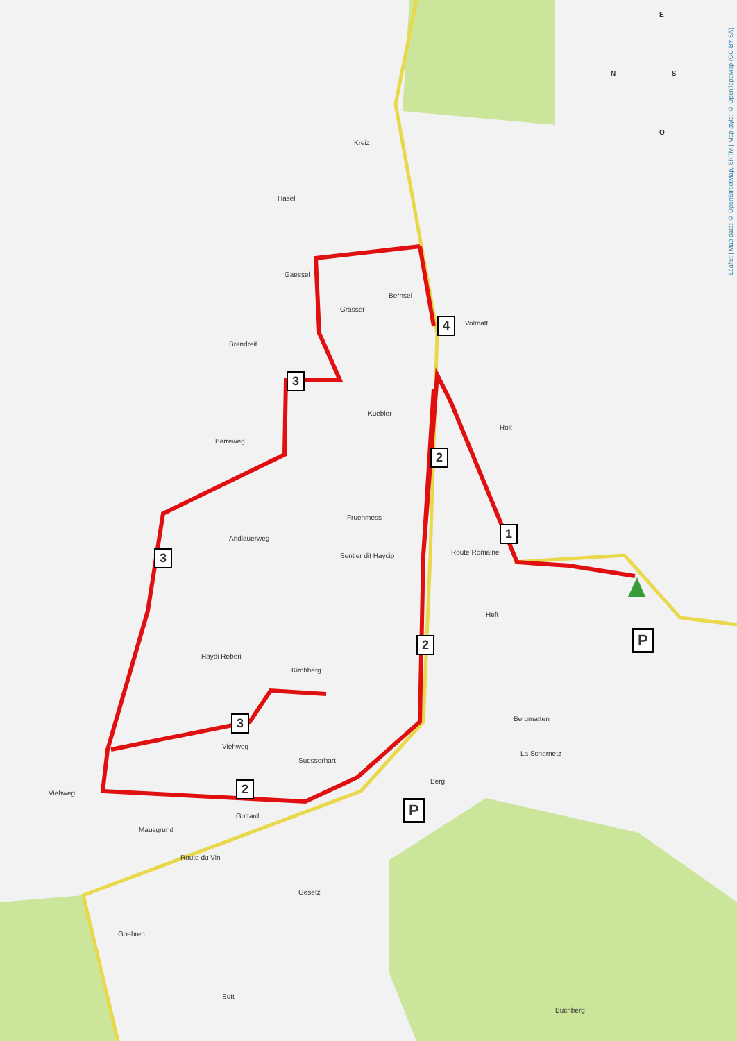4
3
2
1
3
2
3
2
P
P
N S
E
O
Hasel
Kreiz
Gaessel
Grasser
Bernsel
Volmatt
Brandreit
Kuebler
Barreweg
Roit
Fruehmess
Andlauerweg
Sentier dit Haycip Route Romaine
Heft
Haydi Reberi
Kirchberg
Bergmatten
La Schernetz
Viehweg
Suesserhart
Viehweg
Berg
Mausgrund
Gottard
Route du Vin
Gesetz
Goehren
Sutt
Buchberg
Leaflet | Map data: © OpenStreetMap, SRTM | Map style: © OpenTopoMap (CC-BY-SA)